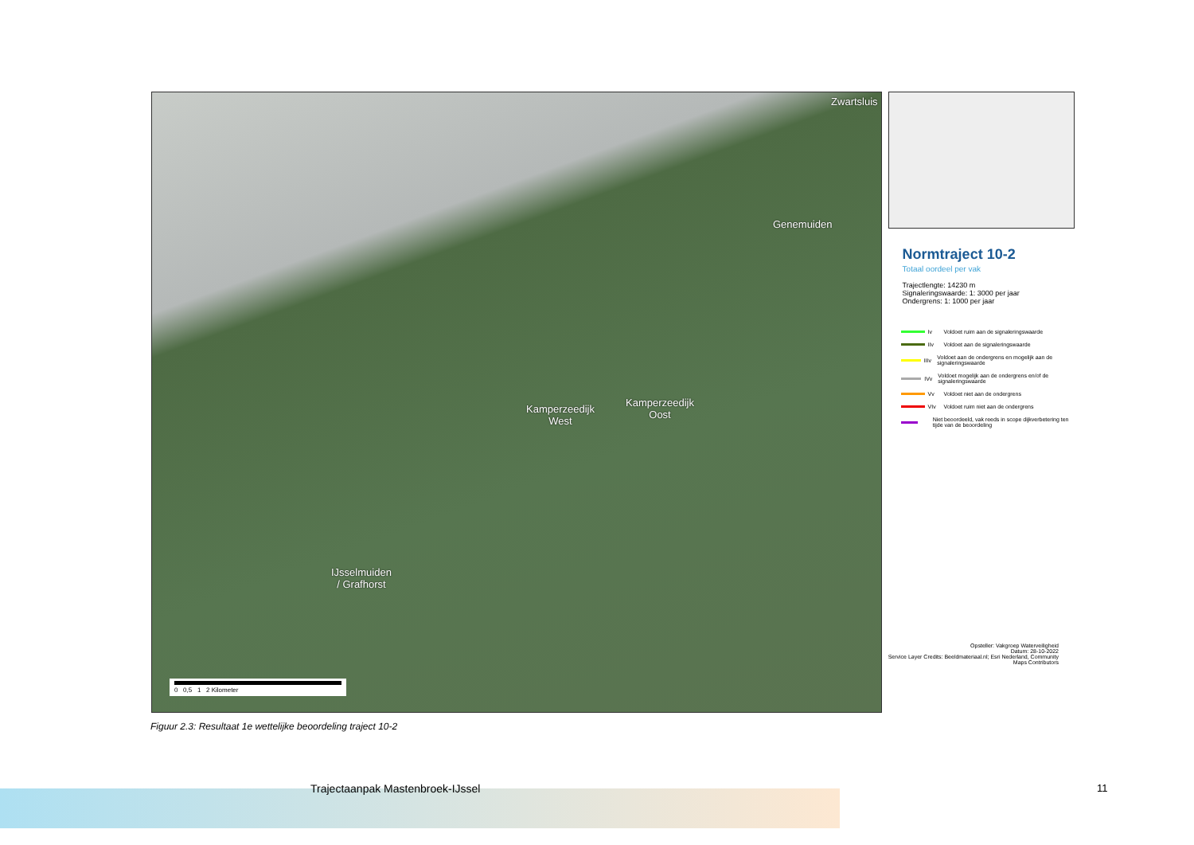Zwartsluis
Genemuiden
Kamperzeedijk
West
Kamperzeedijk
Oost
IJsselmuiden
/ Grafhorst
0 0,5 1 2 Kilometer
Normtraject 10-2
Totaal oordeel per vak
Trajectlengte: 14230 m
Signaleringswaarde: 1: 3000 per jaar
Ondergrens: 1: 1000 per jaar
Iv Voldoet ruim aan de signaleringswaarde
IIv Voldoet aan de signaleringswaarde
IIIv Voldoet aan de ondergrens en mogelijk aan de signaleringswaarde
IVv Voldoet mogelijk aan de ondergrens en/of de signaleringswaarde
Vv Voldoet niet aan de ondergrens
VIv Voldoet ruim niet aan de ondergrens
Niet beoordeeld, vak reeds in scope dijkverbetering ten tijde van de beoordeling
Opsteller: Vakgroep Waterveiligheid
Datum: 28-10-2022
Service Layer Credits: Beeldmateriaal.nl; Esri Nederland, Community Maps Contributors
Figuur 2.3: Resultaat 1e wettelijke beoordeling traject 10-2
Trajectaanpak Mastenbroek-IJssel
11